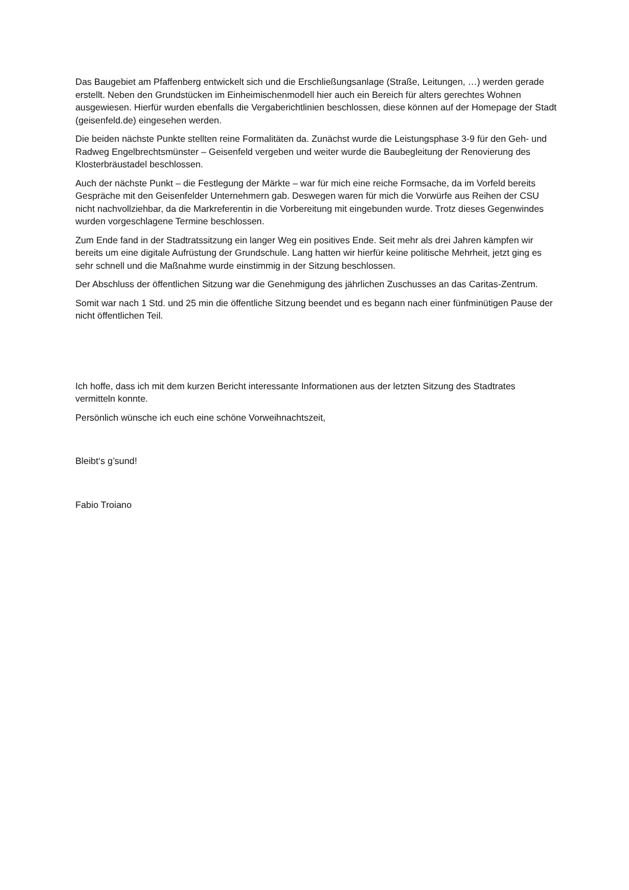Das Baugebiet am Pfaffenberg entwickelt sich und die Erschließungsanlage (Straße, Leitungen, …) werden gerade erstellt. Neben den Grundstücken im Einheimischenmodell hier auch ein Bereich für alters gerechtes Wohnen ausgewiesen. Hierfür wurden ebenfalls die Vergaberichtlinien beschlossen, diese können auf der Homepage der Stadt (geisenfeld.de) eingesehen werden.
Die beiden nächste Punkte stellten reine Formalitäten da. Zunächst wurde die Leistungsphase 3-9 für den Geh- und Radweg Engelbrechtsmünster – Geisenfeld vergeben und weiter wurde die Baubegleitung der Renovierung des Klosterbräustadel beschlossen.
Auch der nächste Punkt – die Festlegung der Märkte – war für mich eine reiche Formsache, da im Vorfeld bereits Gespräche mit den Geisenfelder Unternehmern gab. Deswegen waren für mich die Vorwürfe aus Reihen der CSU nicht nachvollziehbar, da die Markreferentin in die Vorbereitung mit eingebunden wurde. Trotz dieses Gegenwindes wurden vorgeschlagene Termine beschlossen.
Zum Ende fand in der Stadtratssitzung ein langer Weg ein positives Ende. Seit mehr als drei Jahren kämpfen wir bereits um eine digitale Aufrüstung der Grundschule. Lang hatten wir hierfür keine politische Mehrheit, jetzt ging es sehr schnell und die Maßnahme wurde einstimmig in der Sitzung beschlossen.
Der Abschluss der öffentlichen Sitzung war die Genehmigung des jährlichen Zuschusses an das Caritas-Zentrum.
Somit war nach 1 Std. und 25 min die öffentliche Sitzung beendet und es begann nach einer fünfminütigen Pause der nicht öffentlichen Teil.
Ich hoffe, dass ich mit dem kurzen Bericht interessante Informationen aus der letzten Sitzung des Stadtrates vermitteln konnte.
Persönlich wünsche ich euch eine schöne Vorweihnachtszeit,
Bleibt‘s g’sund!
Fabio Troiano